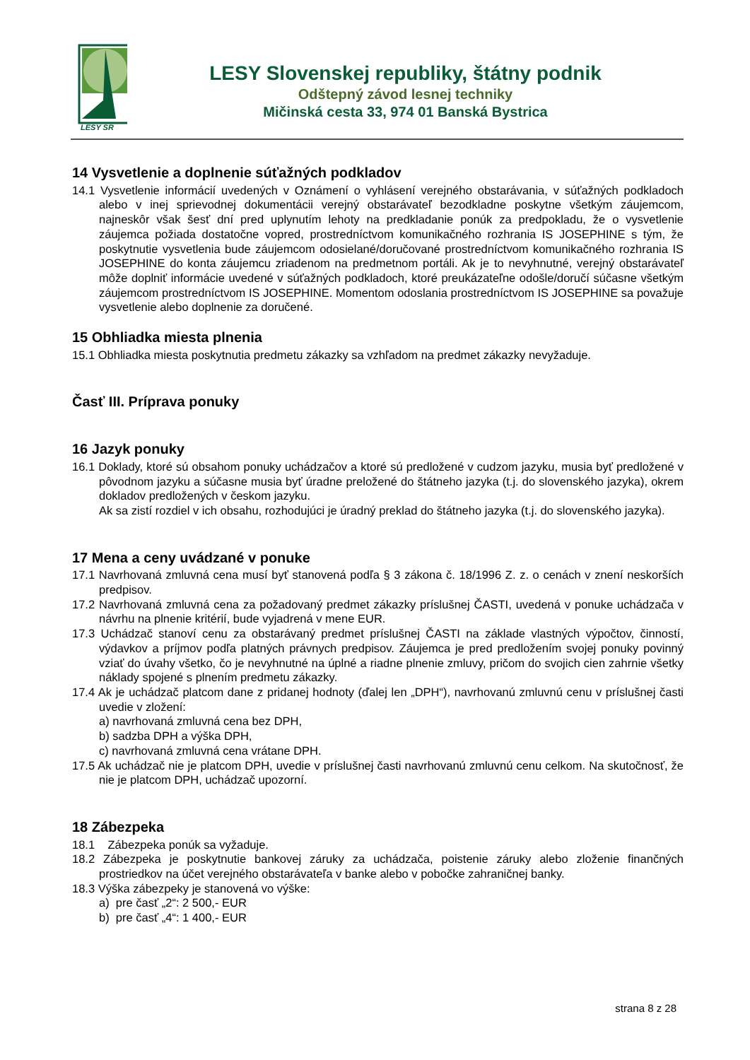LESY SR
LESY Slovenskej republiky, štátny podnik
Odštepný závod lesnej techniky
Mičinská cesta 33, 974 01 Banská Bystrica
14 Vysvetlenie a doplnenie súťažných podkladov
14.1 Vysvetlenie informácií uvedených v Oznámení o vyhlásení verejného obstarávania, v súťažných podkladoch alebo v inej sprievodnej dokumentácii verejný obstarávateľ bezodkladne poskytne všetkým záujemcom, najneskôr však šesť dní pred uplynutím lehoty na predkladanie ponúk za predpokladu, že o vysvetlenie záujemca požiada dostatočne vopred, prostredníctvom komunikačného rozhrania IS JOSEPHINE s tým, že poskytnutie vysvetlenia bude záujemcom odosielané/doručované prostredníctvom komunikačného rozhrania IS JOSEPHINE do konta záujemcu zriadenom na predmetnom portáli. Ak je to nevyhnutné, verejný obstarávateľ môže doplniť informácie uvedené v súťažných podkladoch, ktoré preukázateľne odošle/doručí súčasne všetkým záujemcom prostredníctvom IS JOSEPHINE. Momentom odoslania prostredníctvom IS JOSEPHINE sa považuje vysvetlenie alebo doplnenie za doručené.
15 Obhliadka miesta plnenia
15.1 Obhliadka miesta poskytnutia predmetu zákazky sa vzhľadom na predmet zákazky nevyžaduje.
Časť III. Príprava ponuky
16 Jazyk ponuky
16.1 Doklady, ktoré sú obsahom ponuky uchádzačov a ktoré sú predložené v cudzom jazyku, musia byť predložené v pôvodnom jazyku a súčasne musia byť úradne preložené do štátneho jazyka (t.j. do slovenského jazyka), okrem dokladov predložených v českom jazyku.
Ak sa zistí rozdiel v ich obsahu, rozhodujúci je úradný preklad do štátneho jazyka (t.j. do slovenského jazyka).
17 Mena a ceny uvádzané v ponuke
17.1 Navrhovaná zmluvná cena musí byť stanovená podľa § 3 zákona č. 18/1996 Z. z. o cenách v znení neskorších predpisov.
17.2 Navrhovaná zmluvná cena za požadovaný predmet zákazky príslušnej ČASTI, uvedená v ponuke uchádzača v návrhu na plnenie kritérií, bude vyjadrená v mene EUR.
17.3 Uchádzač stanoví cenu za obstarávaný predmet príslušnej ČASTI na základe vlastných výpočtov, činností, výdavkov a príjmov podľa platných právnych predpisov. Záujemca je pred predložením svojej ponuky povinný vziať do úvahy všetko, čo je nevyhnutné na úplné a riadne plnenie zmluvy, pričom do svojich cien zahrnie všetky náklady spojené s plnením predmetu zákazky.
17.4 Ak je uchádzač platcom dane z pridanej hodnoty (ďalej len „DPH“), navrhovanú zmluvnú cenu v príslušnej časti uvedie v zložení:
a) navrhovaná zmluvná cena bez DPH,
b) sadzba DPH a výška DPH,
c) navrhovaná zmluvná cena vrátane DPH.
17.5 Ak uchádzač nie je platcom DPH, uvedie v príslušnej časti navrhovanú zmluvnú cenu celkom. Na skutočnosť, že nie je platcom DPH, uchádzač upozorní.
18 Zábezpeka
18.1 Zábezpeka ponúk sa vyžaduje.
18.2 Zábezpeka je poskytnutie bankovej záruky za uchádzača, poistenie záruky alebo zloženie finančných prostriedkov na účet verejného obstarávateľa v banke alebo v pobočke zahraničnej banky.
18.3 Výška zábezpeky je stanovená vo výške:
a) pre časť „2“: 2 500,- EUR
b) pre časť „4“: 1 400,- EUR
strana 8 z 28